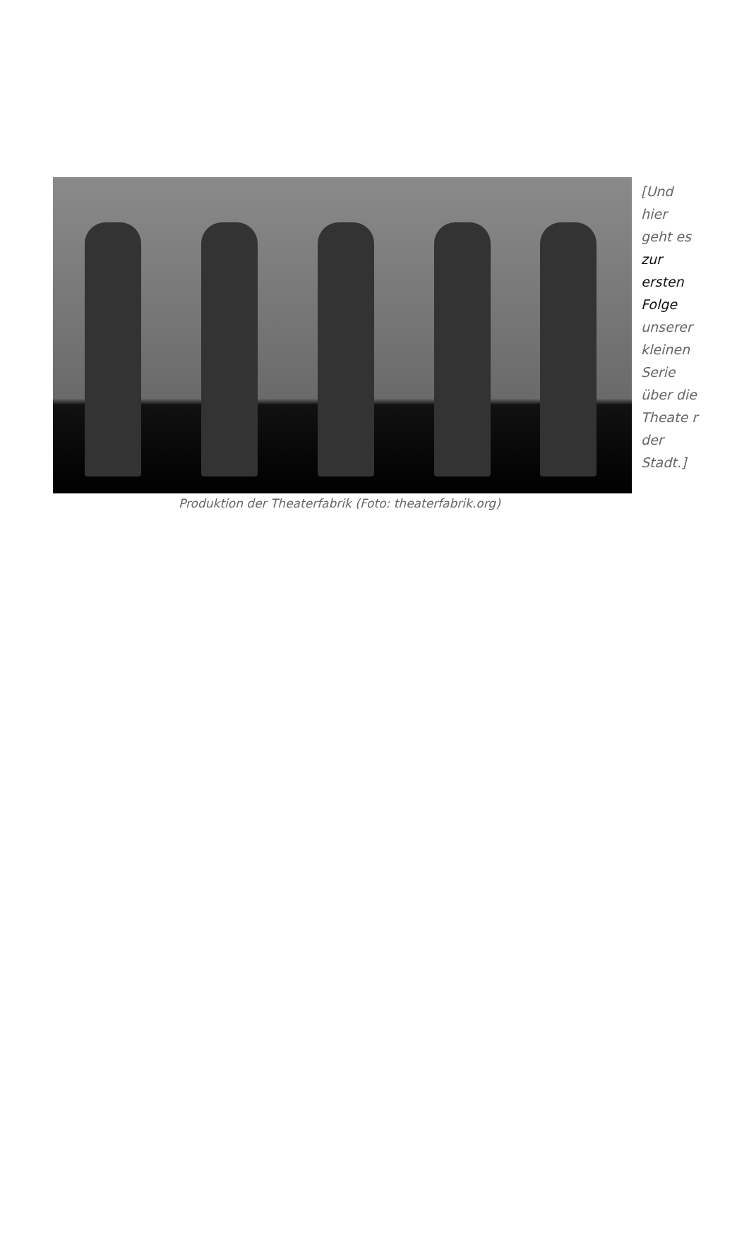[Und hier geht es zur ersten Folge unserer kleinen Serie über die Theate r der Stadt.]
Produktion der Theaterfabrik (Foto: theaterfabrik.org)